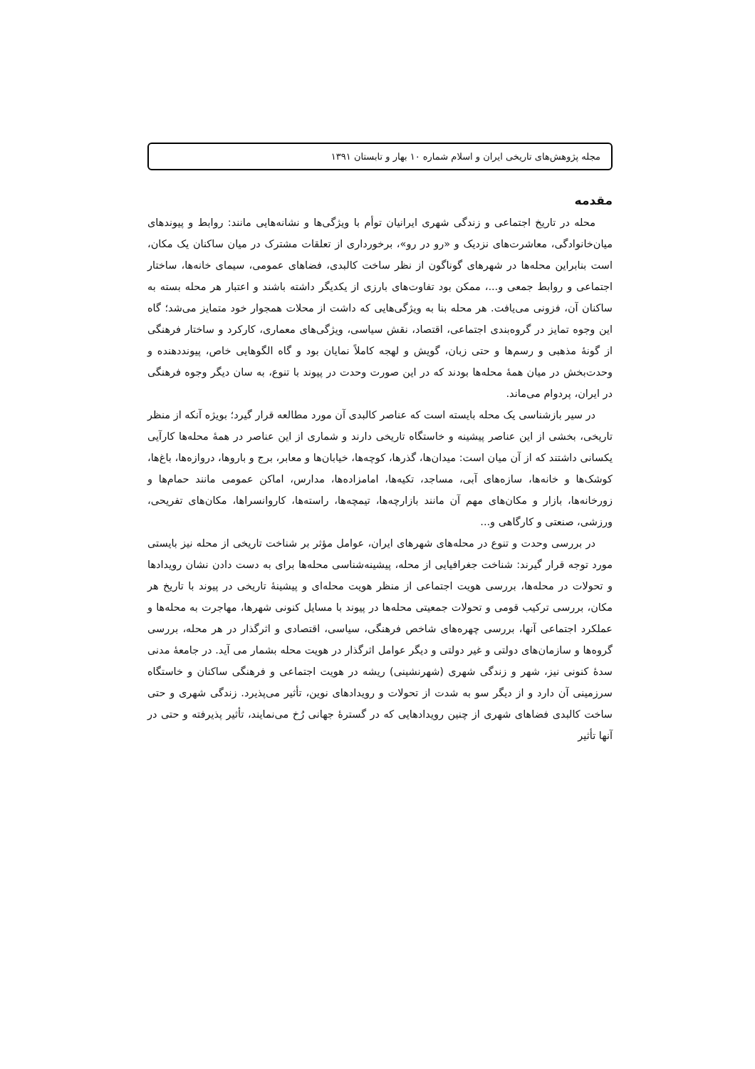مجله پژوهش‌های تاریخی ایران و اسلام شماره ۱۰ بهار و تابستان ۱۳۹۱
مقدمه
محله در تاریخ اجتماعی و زندگی شهری ایرانیان توأم با ویژگی‌ها و نشانه‌هایی مانند: روابط و پیوندهای میان‌خانوادگی، معاشرت‌های نزدیک و «رو در رو»، برخورداری از تعلقات مشترک در میان ساکنان یک مکان، است بنابراین محله‌ها در شهرهای گوناگون از نظر ساخت کالبدی، فضاهای عمومی، سیمای خانه‌ها، ساختار اجتماعی و روابط جمعی و...، ممکن بود تفاوت‌های بارزی از یکدیگر داشته باشند و اعتبار هر محله بسته به ساکنان آن، فزونی می‌یافت. هر محله بنا به ویژگی‌هایی که داشت از محلات همجوار خود متمایز می‌شد؛ گاه این وجوه تمایز در گروه‌بندی اجتماعی، اقتصاد، نقش سیاسی، ویژگی‌های معماری، کارکرد و ساختار فرهنگی از گونهٔ مذهبی و رسم‌ها و حتی زبان، گویش و لهجه کاملاً نمایان بود و گاه الگوهایی خاص، پیونددهنده و وحدت‌بخش در میان همهٔ محله‌ها بودند که در این صورت وحدت در پیوند با تنوع، به سان دیگر وجوه فرهنگی در ایران، پردوام می‌ماند.
در سیر بازشناسی یک محله بایسته است که عناصر کالبدی آن مورد مطالعه قرار گیرد؛ بویژه آنکه از منظر تاریخی، بخشی از این عناصر پیشینه و خاستگاه تاریخی دارند و شماری از این عناصر در همهٔ محله‌ها کارآیی یکسانی داشتند که از آن میان است: میدان‌ها، گذرها، کوچه‌ها، خیابان‌ها و معابر، برج و باروها، دروازه‌ها، باغ‌ها، کوشک‌ها و خانه‌ها، سازه‌های آبی، مساجد، تکیه‌ها، امامزاده‌ها، مدارس، اماکن عمومی مانند حمام‌ها و زورخانه‌ها، بازار و مکان‌های مهم آن مانند بازارچه‌ها، تیمچه‌ها، راسته‌ها، کاروانسراها، مکان‌های تفریحی، ورزشی، صنعتی و کارگاهی و...
در بررسی وحدت و تنوع در محله‌های شهرهای ایران، عوامل مؤثر بر شناخت تاریخی از محله نیز بایستی مورد توجه قرار گیرند: شناخت جغرافیایی از محله، پیشینه‌شناسی محله‌ها برای به دست دادن نشان رویدادها و تحولات در محله‌ها، بررسی هویت اجتماعی از منظر هویت محله‌ای و پیشینهٔ تاریخی در پیوند با تاریخ هر مکان، بررسی ترکیب قومی و تحولات جمعیتی محله‌ها در پیوند با مسایل کنونی شهرها، مهاجرت به محله‌ها و عملکرد اجتماعی آنها، بررسی چهره‌های شاخص فرهنگی، سیاسی، اقتصادی و اثرگذار در هر محله، بررسی گروه‌ها و سازمان‌های دولتی و غیر دولتی و دیگر عوامل اثرگذار در هویت محله بشمار می آید. در جامعهٔ مدنی سدهٔ کنونی نیز، شهر و زندگی شهری (شهرنشینی) ریشه در هویت اجتماعی و فرهنگی ساکنان و خاستگاه سرزمینی آن دارد و از دیگر سو به شدت از تحولات و رویدادهای نوین، تأثیر می‌پذیرد. زندگی شهری و حتی ساخت کالبدی فضاهای شهری از چنین رویدادهایی که در گسترهٔ جهانی رُخ می‌نمایند، تأثیر پذیرفته و حتی در آنها تأثیر